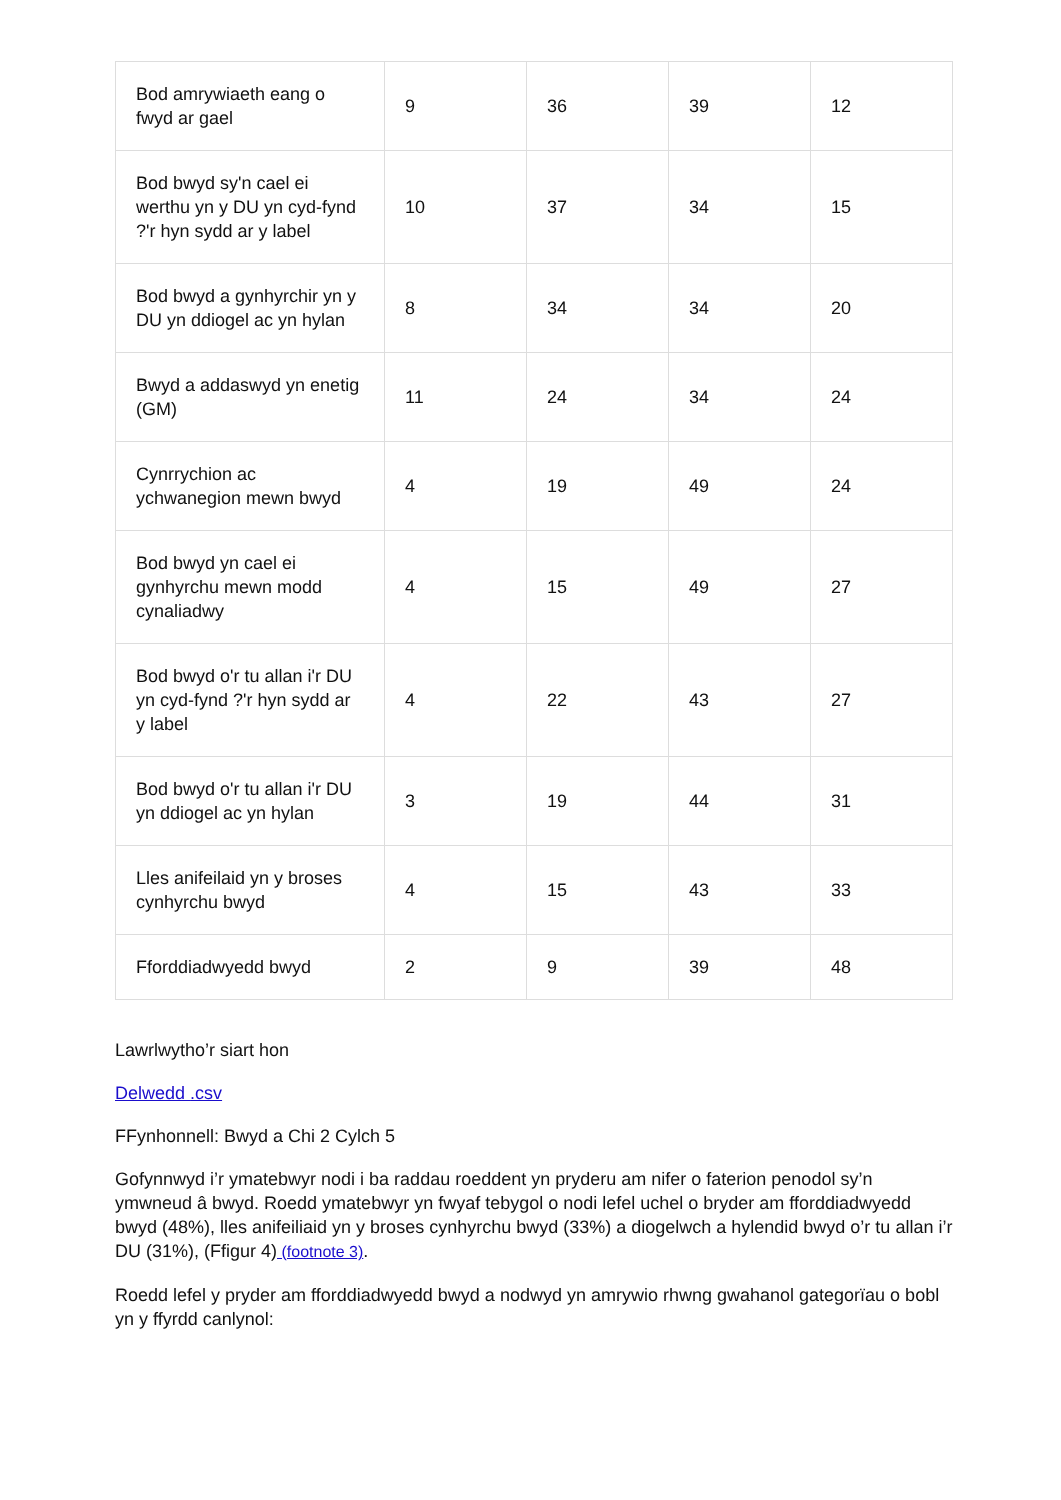| Bod amrywiaeth eang o fwyd ar gael | 9 | 36 | 39 | 12 |
| Bod bwyd sy'n cael ei werthu yn y DU yn cyd-fynd ?'r hyn sydd ar y label | 10 | 37 | 34 | 15 |
| Bod bwyd a gynhyrchir yn y DU yn ddiogel ac yn hylan | 8 | 34 | 34 | 20 |
| Bwyd a addaswyd yn enetig (GM) | 11 | 24 | 34 | 24 |
| Cynrrychion ac ychwanegion mewn bwyd | 4 | 19 | 49 | 24 |
| Bod bwyd yn cael ei gynhyrchu mewn modd cynaliadwy | 4 | 15 | 49 | 27 |
| Bod bwyd o'r tu allan i'r DU yn cyd-fynd ?'r hyn sydd ar y label | 4 | 22 | 43 | 27 |
| Bod bwyd o'r tu allan i'r DU yn ddiogel ac yn hylan | 3 | 19 | 44 | 31 |
| Lles anifeilaid yn y broses cynhyrchu bwyd | 4 | 15 | 43 | 33 |
| Fforddiadwyedd bwyd | 2 | 9 | 39 | 48 |
Lawrlwytho’r siart hon
Delwedd .csv
FFynhonnell: Bwyd a Chi 2 Cylch 5
Gofynnwyd i’r ymatebwyr nodi i ba raddau roeddent yn pryderu am nifer o faterion penodol sy’n ymwneud â bwyd. Roedd ymatebwyr yn fwyaf tebygol o nodi lefel uchel o bryder am fforddiadwyedd bwyd (48%), lles anifeiliaid yn y broses cynhyrchu bwyd (33%) a diogelwch a hylendid bwyd o’r tu allan i’r DU (31%), (Ffigur 4) (footnote 3).
Roedd lefel y pryder am fforddiadwyedd bwyd a nodwyd yn amrywio rhwng gwahanol gategorïau o bobl yn y ffyrdd canlynol: